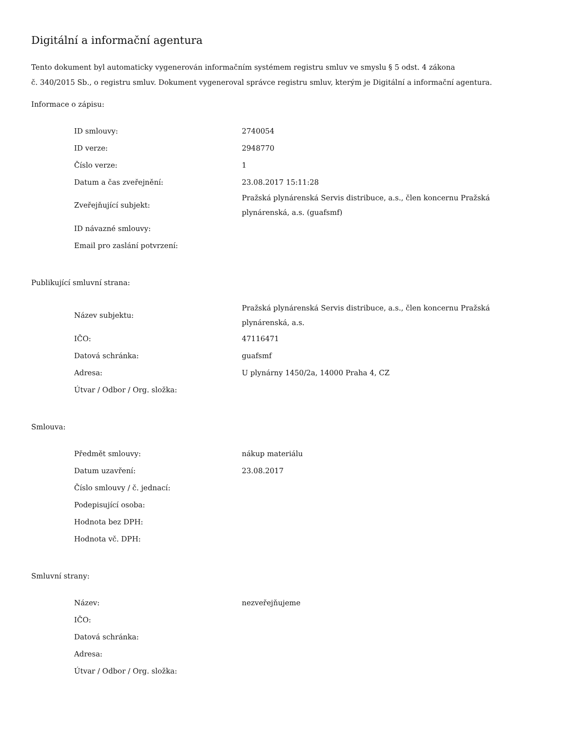Digitální a informační agentura
Tento dokument byl automaticky vygenerován informačním systémem registru smluv ve smyslu § 5 odst. 4 zákona
č. 340/2015 Sb., o registru smluv. Dokument vygeneroval správce registru smluv, kterým je Digitální a informační agentura.
Informace o zápisu:
| ID smlouvy: | 2740054 |
| ID verze: | 2948770 |
| Číslo verze: | 1 |
| Datum a čas zveřejnění: | 23.08.2017 15:11:28 |
| Zveřejňující subjekt: | Pražská plynárenská Servis distribuce, a.s., člen koncernu Pražská plynárenská, a.s. (guafsmf) |
| ID návazné smlouvy: | |
| Email pro zaslání potvrzení: | |
Publikující smluvní strana:
| Název subjektu: | Pražská plynárenská Servis distribuce, a.s., člen koncernu Pražská plynárenská, a.s. |
| IČO: | 47116471 |
| Datová schránka: | guafsmf |
| Adresa: | U plynárny 1450/2a, 14000 Praha 4, CZ |
| Útvar / Odbor / Org. složka: | |
Smlouva:
| Předmět smlouvy: | nákup materiálu |
| Datum uzavření: | 23.08.2017 |
| Číslo smlouvy / č. jednací: | |
| Podepisující osoba: | |
| Hodnota bez DPH: | |
| Hodnota vč. DPH: | |
Smluvní strany:
| Název: | nezveřejňujeme |
| IČO: | |
| Datová schránka: | |
| Adresa: | |
| Útvar / Odbor / Org. složka: | |